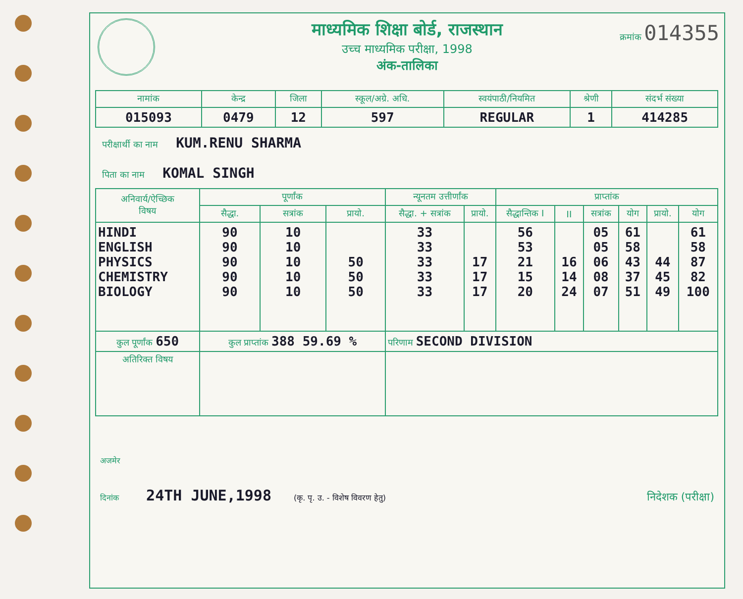माध्यमिक शिक्षा बोर्ड, राजस्थान
उच्च माध्यमिक परीक्षा, 1998
अंक-तालिका
क्रमांक 014355
| नामांक | केन्द्र | जिला | स्कूल/अग्रे. अधि. | स्वयंपाठी/नियमित | श्रेणी | संदर्भ संख्या |
| --- | --- | --- | --- | --- | --- | --- |
| 015093 | 0479 | 12 | 597 | REGULAR | 1 | 414285 |
परीक्षार्थी का नाम KUM.RENU SHARMA
पिता का नाम KOMAL SINGH
| अनिवार्य/ऐच्छिक विषय | पूर्णांक | | | न्यूनतम उत्तीर्णांक | | प्राप्तांक | | | | | |
| --- | --- | --- | --- | --- | --- | --- | --- | --- | --- | --- | --- |
| | सैद्धा. | सत्रांक | प्रायो. | सैद्धा. + सत्रांक | प्रायो. | सैद्धान्तिक I | II | सत्रांक | योग | प्रायो. | योग |
| HINDI ENGLISH PHYSICS CHEMISTRY BIOLOGY | 90 90 90 90 90 | 10 10 10 10 10 | 50 50 50 | 33 33 33 33 33 | 17 17 17 | 56 53 21 15 20 | 16 14 24 | 05 05 06 08 07 | 61 58 43 37 51 | 44 45 49 | 61 58 87 82 100 |
| कुल पूर्णांक 650 | कुल प्राप्तांक 388 59.69 % | | | परिणाम SECOND DIVISION | | | | | | | |
| अतिरिक्त विषय | | | | | | | | | | | |
अजमेर
दिनांक 24TH JUNE,1998 (कृ. पृ. उ. - विशेष विवरण हेतु)
निदेशक (परीक्षा)